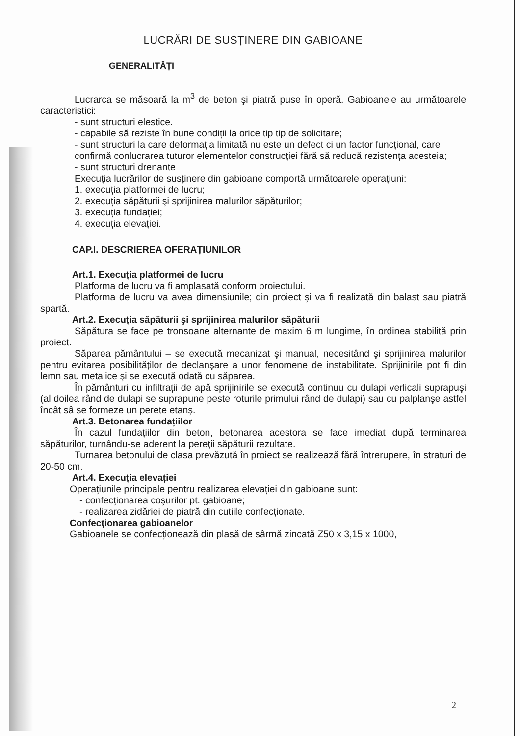LUCRĂRI DE SUSȚINERE DIN GABIOANE
GENERALITĂȚI
Lucrarca se măsoară la m<sup>3</sup> de beton şi piatră puse în operă. Gabioanele au următoarele caracteristici:
- sunt structuri elestice.
- capabile să reziste în bune condiții la orice tip tip de solicitare;
- sunt structuri la care deformația limitată nu este un defect ci un factor funcțional, care confirmă conlucrarea tuturor elementelor construcției fără să reducă rezistența acesteia;
- sunt structuri drenante
Execuția lucrărilor de susținere din gabioane comportă următoarele operațiuni:
1. execuția platformei de lucru;
2. execuția săpăturii şi sprijinirea malurilor săpăturilor;
3. execuția fundației;
4. execuția elevației.
CAP.I. DESCRIEREA OFERAȚIUNILOR
Art.1. Execuția platformei de lucru
Platforma de lucru va fi amplasată conform proiectului.
Platforma de lucru va avea dimensiunile; din proiect şi va fi realizată din balast sau piatră spartă.
Art.2. Execuția săpăturii şi sprijinirea malurilor săpăturii
Săpătura se face pe tronsoane alternante de maxim 6 m lungime, în ordinea stabilită prin proiect.
Săparea pământului – se execută mecanizat şi manual, necesitând şi sprijinirea malurilor pentru evitarea posibilităților de declanşare a unor fenomene de instabilitate. Sprijinirile pot fi din lemn sau metalice şi se execută odată cu săparea.
În pământuri cu infiltrații de apă sprijinirile se execută continuu cu dulapi verlicali suprapuşi (al doilea rând de dulapi se suprapune peste roturile primului rând de dulapi) sau cu palplanşe astfel încât sâ se formeze un perete etanş.
Art.3. Betonarea fundațiilor
În cazul fundațiilor din beton, betonarea acestora se face imediat după terminarea săpăturilor, turnându-se aderent la pereții săpăturii rezultate.
Turnarea betonului de clasa prevăzută în proiect se realizează fără întrerupere, în straturi de 20-50 cm.
Art.4. Execuția elevației
Operațiunile principale pentru realizarea elevației din gabioane sunt:
- confecționarea coşurilor pt. gabioane;
- realizarea zidăriei de piatră din cutiile confecționate.
Confecționarea gabioanelor
Gabioanele se confecționează din plasă de sârmă zincată Z50 x 3,15 x 1000,
2